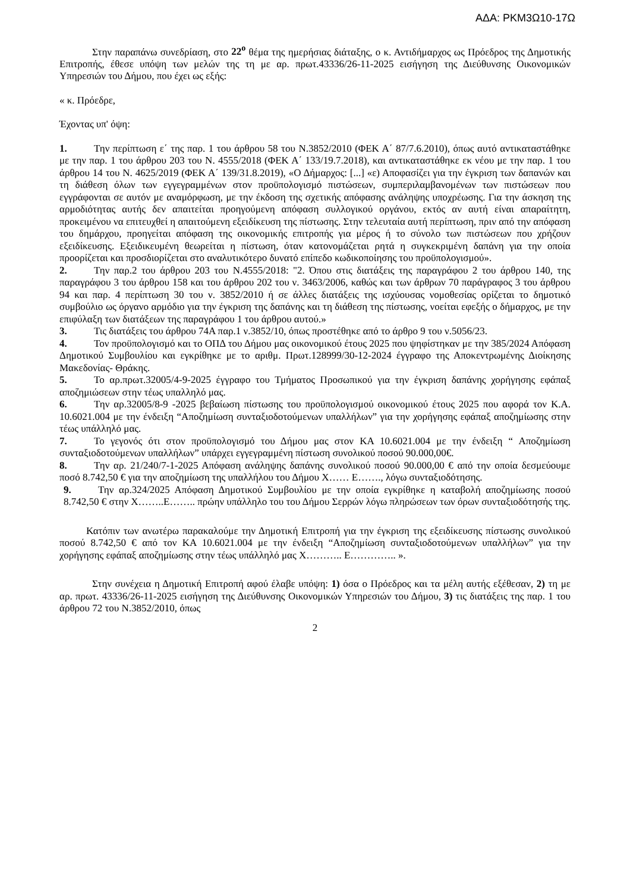ΑΔΑ: ΡΚΜ3Ω10-17Ω
Στην παραπάνω συνεδρίαση, στο 22<sup>ο</sup> θέμα της ημερήσιας διάταξης, ο κ. Αντιδήμαρχος ως Πρόεδρος της Δημοτικής Επιτροπής, έθεσε υπόψη των μελών της τη με αρ. πρωτ.43336/26-11-2025 εισήγηση της Διεύθυνσης Οικονομικών Υπηρεσιών του Δήμου, που έχει ως εξής:
« κ. Πρόεδρε,
Έχοντας υπ' όψη:
1. Την περίπτωση ε΄ της παρ. 1 του άρθρου 58 του Ν.3852/2010 (ΦΕΚ Α΄ 87/7.6.2010), όπως αυτό αντικαταστάθηκε με την παρ. 1 του άρθρου 203 του Ν. 4555/2018 (ΦΕΚ Α΄ 133/19.7.2018), και αντικαταστάθηκε εκ νέου με την παρ. 1 του άρθρου 14 του Ν. 4625/2019 (ΦΕΚ Α΄ 139/31.8.2019), «Ο Δήμαρχος: [...] «ε) Αποφασίζει για την έγκριση των δαπανών και τη διάθεση όλων των εγγεγραμμένων στον προϋπολογισμό πιστώσεων, συμπεριλαμβανομένων των πιστώσεων που εγγράφονται σε αυτόν με αναμόρφωση, με την έκδοση της σχετικής απόφασης ανάληψης υποχρέωσης. Για την άσκηση της αρμοδιότητας αυτής δεν απαιτείται προηγούμενη απόφαση συλλογικού οργάνου, εκτός αν αυτή είναι απαραίτητη, προκειμένου να επιτευχθεί η απαιτούμενη εξειδίκευση της πίστωσης. Στην τελευταία αυτή περίπτωση, πριν από την απόφαση του δημάρχου, προηγείται απόφαση της οικονομικής επιτροπής για μέρος ή το σύνολο των πιστώσεων που χρήζουν εξειδίκευσης. Εξειδικευμένη θεωρείται η πίστωση, όταν κατονομάζεται ρητά η συγκεκριμένη δαπάνη για την οποία προορίζεται και προσδιορίζεται στο αναλυτικότερο δυνατό επίπεδο κωδικοποίησης του προϋπολογισμού».
2. Την παρ.2 του άρθρου 203 του Ν.4555/2018: "2. Όπου στις διατάξεις της παραγράφου 2 του άρθρου 140, της παραγράφου 3 του άρθρου 158 και του άρθρου 202 του ν. 3463/2006, καθώς και των άρθρων 70 παράγραφος 3 του άρθρου 94 και παρ. 4 περίπτωση 30 του ν. 3852/2010 ή σε άλλες διατάξεις της ισχύουσας νομοθεσίας ορίζεται το δημοτικό συμβούλιο ως όργανο αρμόδιο για την έγκριση της δαπάνης και τη διάθεση της πίστωσης, νοείται εφεξής ο δήμαρχος, με την επιφύλαξη των διατάξεων της παραγράφου 1 του άρθρου αυτού.»
3. Τις διατάξεις του άρθρου 74Α παρ.1 ν.3852/10, όπως προστέθηκε από το άρθρο 9 του ν.5056/23.
4. Τον προϋπολογισμό και το ΟΠΔ του Δήμου μας οικονομικού έτους 2025 που ψηφίστηκαν με την 385/2024 Απόφαση Δημοτικού Συμβουλίου και εγκρίθηκε με το αριθμ. Πρωτ.128999/30-12-2024 έγγραφο της Αποκεντρωμένης Διοίκησης Μακεδονίας- Θράκης.
5. Το αρ.πρωτ.32005/4-9-2025 έγγραφο του Τμήματος Προσωπικού για την έγκριση δαπάνης χορήγησης εφάπαξ αποζημιώσεων στην τέως υπαλληλό μας.
6. Την αρ.32005/8-9 -2025 βεβαίωση πίστωσης του προϋπολογισμού οικονομικού έτους 2025 που αφορά τον Κ.Α. 10.6021.004 με την ένδειξη “Αποζημίωση συνταξιοδοτούμενων υπαλλήλων” για την χορήγησης εφάπαξ αποζημίωσης στην τέως υπάλληλό μας.
7. Το γεγονός ότι στον προϋπολογισμό του Δήμου μας στον ΚΑ 10.6021.004 με την ένδειξη “ Αποζημίωση συνταξιοδοτούμενων υπαλλήλων” υπάρχει εγγεγραμμένη πίστωση συνολικού ποσού 90.000,00€.
8. Την αρ. 21/240/7-1-2025 Απόφαση ανάληψης δαπάνης συνολικού ποσού 90.000,00 € από την οποία δεσμεύουμε ποσό 8.742,50 € για την αποζημίωση της υπαλλήλου του Δήμου Χ…… Ε……., λόγω συνταξιοδότησης.
9. Την αρ.324/2025 Απόφαση Δημοτικού Συμβουλίου με την οποία εγκρίθηκε η καταβολή αποζημίωσης ποσού 8.742,50 € στην Χ……..Ε…….. πρώην υπάλληλο του του Δήμου Σερρών λόγω πληρώσεων των όρων συνταξιοδότησής της.
Κατόπιν των ανωτέρω παρακαλούμε την Δημοτική Επιτροπή για την έγκριση της εξειδίκευσης πίστωσης συνολικού ποσού 8.742,50 € από τον ΚΑ 10.6021.004 με την ένδειξη “Αποζημίωση συνταξιοδοτούμενων υπαλλήλων” για την χορήγησης εφάπαξ αποζημίωσης στην τέως υπάλληλό μας Χ……….. Ε………….. ».
Στην συνέχεια η Δημοτική Επιτροπή αφού έλαβε υπόψη: 1) όσα ο Πρόεδρος και τα μέλη αυτής εξέθεσαν, 2) τη με αρ. πρωτ. 43336/26-11-2025 εισήγηση της Διεύθυνσης Οικονομικών Υπηρεσιών του Δήμου, 3) τις διατάξεις της παρ. 1 του άρθρου 72 του Ν.3852/2010, όπως
2